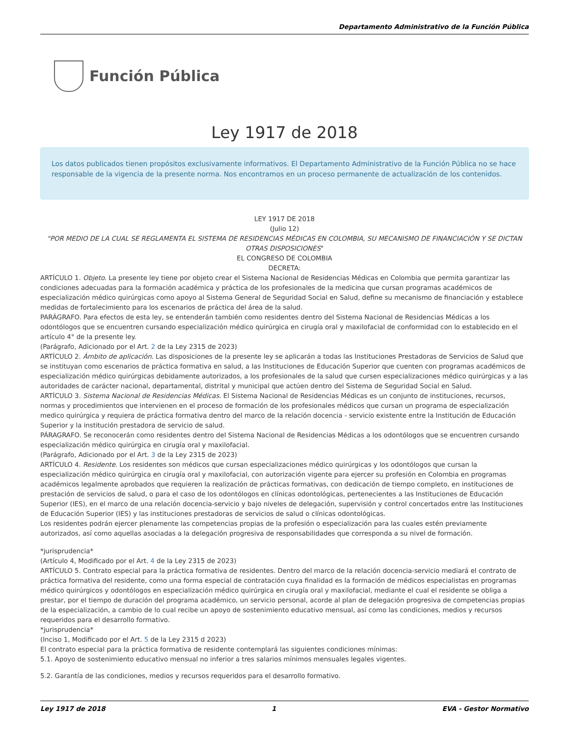Departamento Administrativo de la Función Pública
Función Pública
Ley 1917 de 2018
Los datos publicados tienen propósitos exclusivamente informativos. El Departamento Administrativo de la Función Pública no se hace responsable de la vigencia de la presente norma. Nos encontramos en un proceso permanente de actualización de los contenidos.
LEY 1917 DE 2018
(Julio 12)
"POR MEDIO DE LA CUAL SE REGLAMENTA EL SISTEMA DE RESIDENCIAS MÉDICAS EN COLOMBIA, SU MECANISMO DE FINANCIACIÓN Y SE DICTAN OTRAS DISPOSICIONES"
EL CONGRESO DE COLOMBIA
DECRETA:
ARTÍCULO 1. Objeto. La presente ley tiene por objeto crear el Sistema Nacional de Residencias Médicas en Colombia que permita garantizar las condiciones adecuadas para la formación académica y práctica de los profesionales de la medicina que cursan programas académicos de especialización médico quirúrgicas como apoyo al Sistema General de Seguridad Social en Salud, define su mecanismo de financiación y establece medidas de fortalecimiento para los escenarios de práctica del área de la salud.
PARÁGRAFO. Para efectos de esta ley, se entenderán también como residentes dentro del Sistema Nacional de Residencias Médicas a los odontólogos que se encuentren cursando especialización médico quirúrgica en cirugía oral y maxilofacial de conformidad con lo establecido en el artículo 4° de la presente ley.
(Parágrafo, Adicionado por el Art. 2 de la Ley 2315 de 2023)
ARTÍCULO 2. Ámbito de aplicación. Las disposiciones de la presente ley se aplicarán a todas las Instituciones Prestadoras de Servicios de Salud que se instituyan como escenarios de práctica formativa en salud, a las Instituciones de Educación Superior que cuenten con programas académicos de especialización médico quirúrgicas debidamente autorizados, a los profesionales de la salud que cursen especializaciones médico quirúrgicas y a las autoridades de carácter nacional, departamental, distrital y municipal que actúen dentro del Sistema de Seguridad Social en Salud.
ARTÍCULO 3. Sistema Nacional de Residencias Médicas. El Sistema Nacional de Residencias Médicas es un conjunto de instituciones, recursos, normas y procedimientos que intervienen en el proceso de formación de los profesionales médicos que cursan un programa de especialización medico quirúrgica y requiera de práctica formativa dentro del marco de la relación docencia - servicio existente entre la Institución de Educación Superior y la institución prestadora de servicio de salud.
PÁRAGRAFO. Se reconocerán como residentes dentro del Sistema Nacional de Residencias Médicas a los odontólogos que se encuentren cursando especialización médico quirúrgica en cirugía oral y maxilofacial.
(Parágrafo, Adicionado por el Art. 3 de la Ley 2315 de 2023)
ARTÍCULO 4. Residente. Los residentes son médicos que cursan especializaciones médico quirúrgicas y los odontólogos que cursan la especialización médico quirúrgica en cirugía oral y maxilofacial, con autorización vigente para ejercer su profesión en Colombia en programas académicos legalmente aprobados que requieren la realización de prácticas formativas, con dedicación de tiempo completo, en instituciones de prestación de servicios de salud, o para el caso de los odontólogos en clínicas odontológicas, pertenecientes a las Instituciones de Educación Superior (IES), en el marco de una relación docencia-servicio y bajo niveles de delegación, supervisión y control concertados entre las Instituciones de Educación Superior (IES) y las instituciones prestadoras de servicios de salud o clínicas odontológicas.
Los residentes podrán ejercer plenamente las competencias propias de la profesión o especialización para las cuales estén previamente autorizados, así como aquellas asociadas a la delegación progresiva de responsabilidades que corresponda a su nivel de formación.
*jurisprudencia*
(Artículo 4, Modificado por el Art. 4 de la Ley 2315 de 2023)
ARTÍCULO 5. Contrato especial para la práctica formativa de residentes. Dentro del marco de la relación docencia-servicio mediará el contrato de práctica formativa del residente, como una forma especial de contratación cuya finalidad es la formación de médicos especialistas en programas médico quirúrgicos y odontólogos en especialización médico quirúrgica en cirugía oral y maxilofacial, mediante el cual el residente se obliga a prestar, por el tiempo de duración del programa académico, un servicio personal, acorde al plan de delegación progresiva de competencias propias de la especialización, a cambio de lo cual recibe un apoyo de sostenimiento educativo mensual, así como las condiciones, medios y recursos requeridos para el desarrollo formativo.
*jurisprudencia*
(Inciso 1, Modificado por el Art. 5 de la Ley 2315 d 2023)
El contrato especial para la práctica formativa de residente contemplará las siguientes condiciones mínimas:
5.1. Apoyo de sostenimiento educativo mensual no inferior a tres salarios mínimos mensuales legales vigentes.
5.2. Garantía de las condiciones, medios y recursos requeridos para el desarrollo formativo.
Ley 1917 de 2018 1 EVA - Gestor Normativo